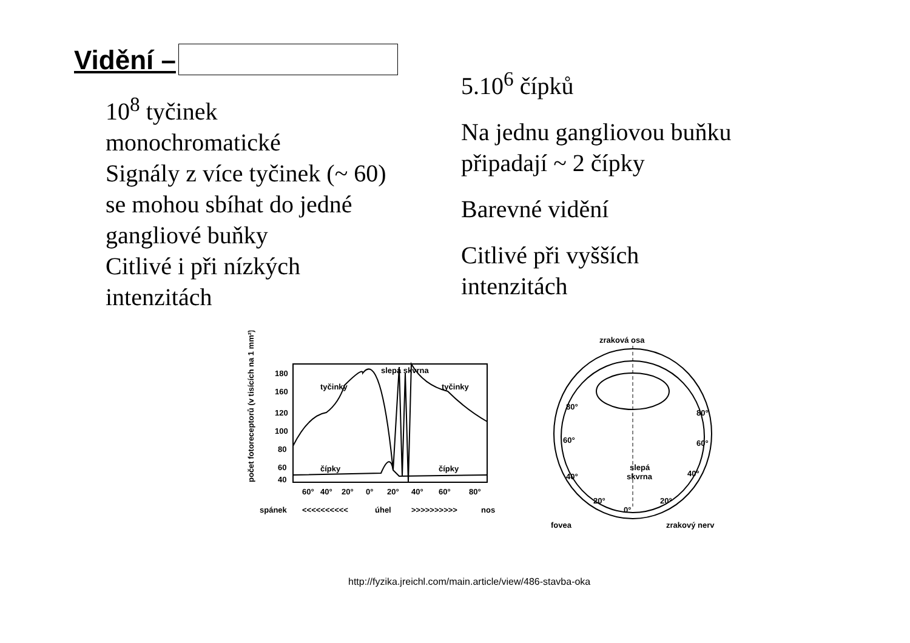Vidění –
10<sup>8</sup> tyčinek
monochromatické
Signály z více tyčinek (~ 60)
se mohou sbíhat do jedné
gangliové buňky
Citlivé i při nízkých
intenzitách
5.10<sup>6</sup> čípků
Na jednu gangliovou buňku
připadají ~ 2 čípky
Barevné vidění
Citlivé při vyšších
intenzitách
slepá skvrna
tyčinky
tyčinky
čípky
čípky
180
160
120
100
80
60
40
60°
40°
20°
0°
20°
40°
60°
80°
spánek
<<<<<<<<<<
úhel
>>>>>>>>>>
nos
počet fotoreceptorů (v tisících na 1 mm²)
zraková osa
80°
60°
40°
20°
80°
60°
40°
20°
slepá
skvrna
0°
fovea
zrakový nerv
http://fyzika.jreichl.com/main.article/view/486-stavba-oka